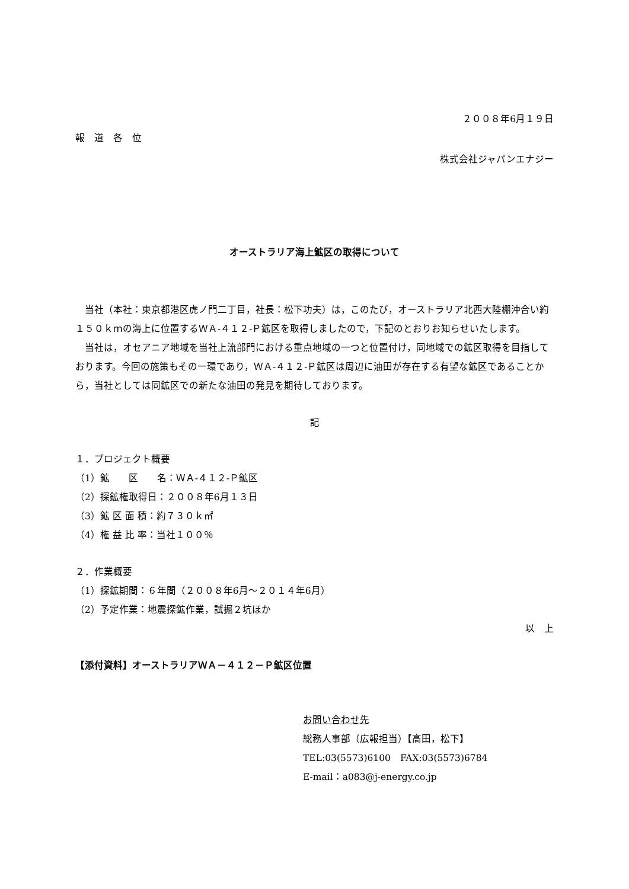２００８年6月１９日
報　道　各　位
株式会社ジャパンエナジー
オーストラリア海上鉱区の取得について
当社（本社：東京都港区虎ノ門二丁目，社長：松下功夫）は，このたび，オーストラリア北西大陸棚沖合い約１５０ｋｍの海上に位置するＷＡ-４１２-Ｐ鉱区を取得しましたので，下記のとおりお知らせいたします。
当社は，オセアニア地域を当社上流部門における重点地域の一つと位置付け，同地域での鉱区取得を目指しております。今回の施策もその一環であり，ＷＡ-４１２-Ｐ鉱区は周辺に油田が存在する有望な鉱区であることから，当社としては同鉱区での新たな油田の発見を期待しております。
記
１．プロジェクト概要
（1）鉱　　区　　名：ＷＡ-４１２-Ｐ鉱区
（2）探鉱権取得日：２００８年6月１３日
（3）鉱 区 面 積：約７３０ｋ㎡
（4）権 益 比 率：当社１００％
２．作業概要
（1）探鉱期間：６年間（２００８年6月～２０１４年6月）
（2）予定作業：地震探鉱作業，試掘２坑ほか
以　上
【添付資料】オーストラリアＷＡ－４１２－Ｐ鉱区位置
お問い合わせ先
総務人事部（広報担当）【高田，松下】
TEL:03(5573)6100　FAX:03(5573)6784
E-mail：a083@j-energy.co.jp